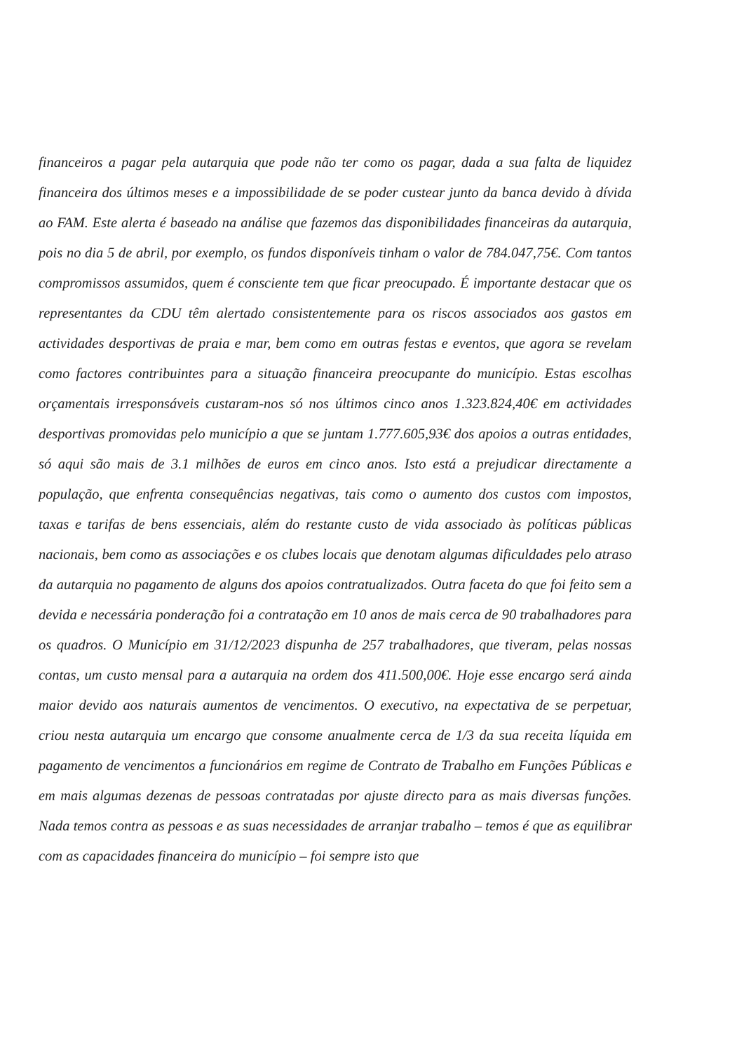financeiros a pagar pela autarquia que pode não ter como os pagar, dada a sua falta de liquidez financeira dos últimos meses e a impossibilidade de se poder custear junto da banca devido à dívida ao FAM. Este alerta é baseado na análise que fazemos das disponibilidades financeiras da autarquia, pois no dia 5 de abril, por exemplo, os fundos disponíveis tinham o valor de 784.047,75€. Com tantos compromissos assumidos, quem é consciente tem que ficar preocupado. É importante destacar que os representantes da CDU têm alertado consistentemente para os riscos associados aos gastos em actividades desportivas de praia e mar, bem como em outras festas e eventos, que agora se revelam como factores contribuintes para a situação financeira preocupante do município. Estas escolhas orçamentais irresponsáveis custaram-nos só nos últimos cinco anos 1.323.824,40€ em actividades desportivas promovidas pelo município a que se juntam 1.777.605,93€ dos apoios a outras entidades, só aqui são mais de 3.1 milhões de euros em cinco anos. Isto está a prejudicar directamente a população, que enfrenta consequências negativas, tais como o aumento dos custos com impostos, taxas e tarifas de bens essenciais, além do restante custo de vida associado às políticas públicas nacionais, bem como as associações e os clubes locais que denotam algumas dificuldades pelo atraso da autarquia no pagamento de alguns dos apoios contratualizados. Outra faceta do que foi feito sem a devida e necessária ponderação foi a contratação em 10 anos de mais cerca de 90 trabalhadores para os quadros. O Município em 31/12/2023 dispunha de 257 trabalhadores, que tiveram, pelas nossas contas, um custo mensal para a autarquia na ordem dos 411.500,00€. Hoje esse encargo será ainda maior devido aos naturais aumentos de vencimentos. O executivo, na expectativa de se perpetuar, criou nesta autarquia um encargo que consome anualmente cerca de 1/3 da sua receita líquida em pagamento de vencimentos a funcionários em regime de Contrato de Trabalho em Funções Públicas e em mais algumas dezenas de pessoas contratadas por ajuste directo para as mais diversas funções. Nada temos contra as pessoas e as suas necessidades de arranjar trabalho – temos é que as equilibrar com as capacidades financeira do município – foi sempre isto que